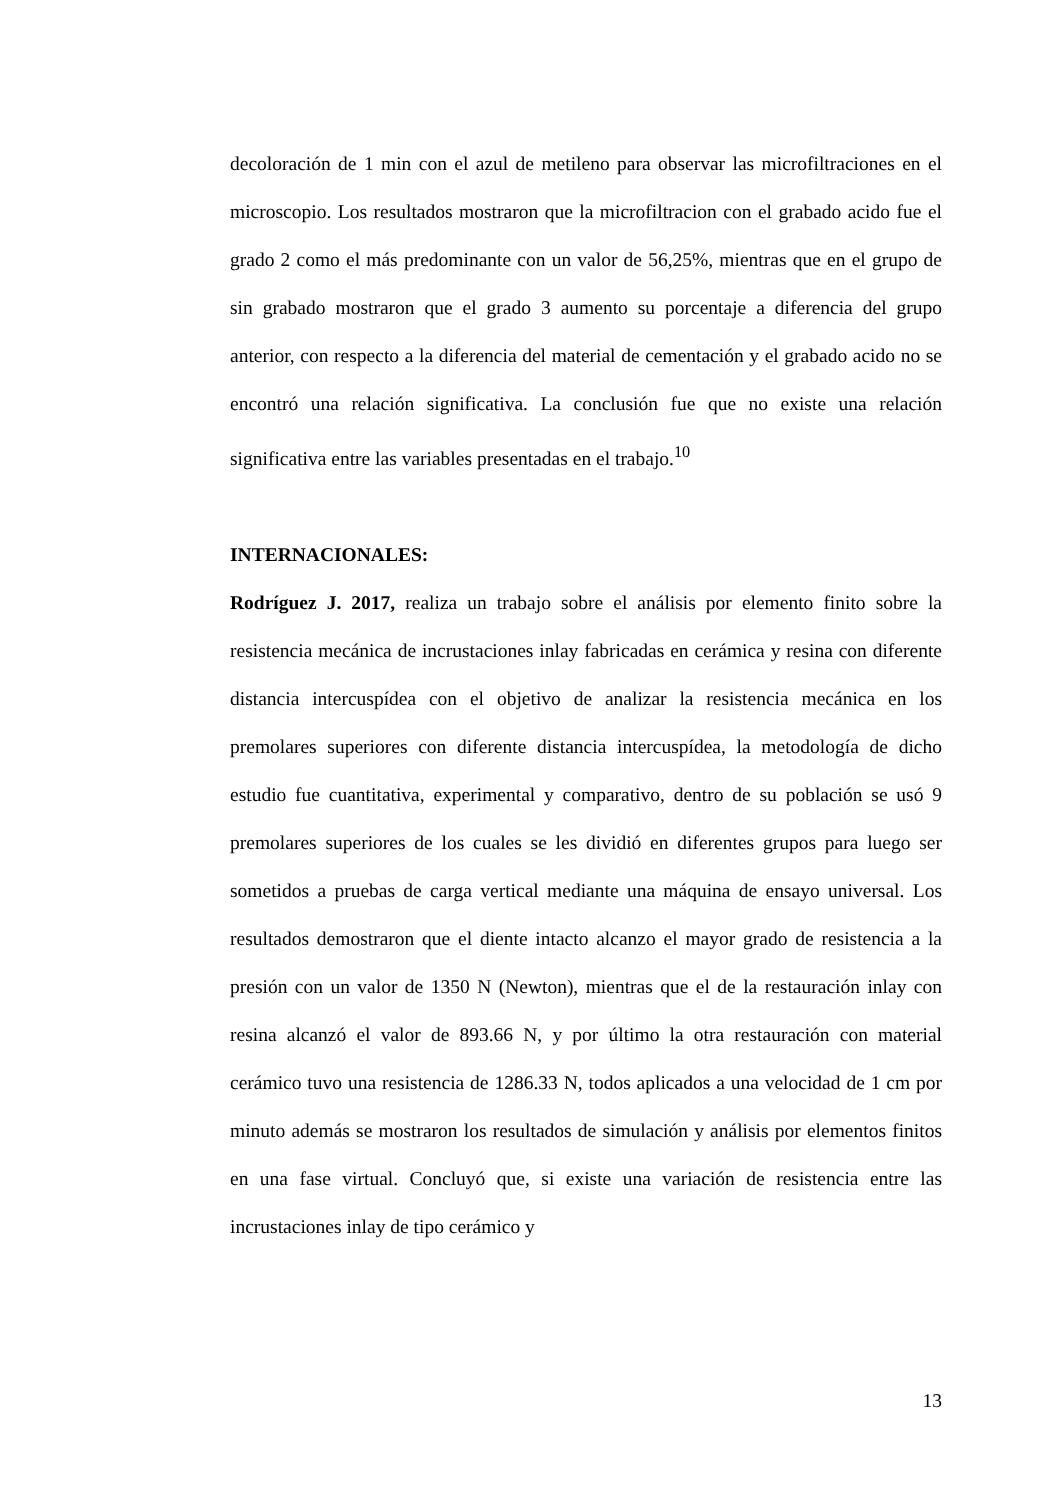decoloración de 1 min con el azul de metileno para observar las microfiltraciones en el microscopio. Los resultados mostraron que la microfiltracion con el grabado acido fue el grado 2 como el más predominante con un valor de 56,25%, mientras que en el grupo de sin grabado mostraron que el grado 3 aumento su porcentaje a diferencia del grupo anterior, con respecto a la diferencia del material de cementación y el grabado acido no se encontró una relación significativa. La conclusión fue que no existe una relación significativa entre las variables presentadas en el trabajo.<sup>10</sup>
INTERNACIONALES:
Rodríguez J. 2017, realiza un trabajo sobre el análisis por elemento finito sobre la resistencia mecánica de incrustaciones inlay fabricadas en cerámica y resina con diferente distancia intercuspídea con el objetivo de analizar la resistencia mecánica en los premolares superiores con diferente distancia intercuspídea, la metodología de dicho estudio fue cuantitativa, experimental y comparativo, dentro de su población se usó 9 premolares superiores de los cuales se les dividió en diferentes grupos para luego ser sometidos a pruebas de carga vertical mediante una máquina de ensayo universal. Los resultados demostraron que el diente intacto alcanzo el mayor grado de resistencia a la presión con un valor de 1350 N (Newton), mientras que el de la restauración inlay con resina alcanzó el valor de 893.66 N, y por último la otra restauración con material cerámico tuvo una resistencia de 1286.33 N, todos aplicados a una velocidad de 1 cm por minuto además se mostraron los resultados de simulación y análisis por elementos finitos en una fase virtual. Concluyó que, si existe una variación de resistencia entre las incrustaciones inlay de tipo cerámico y
13